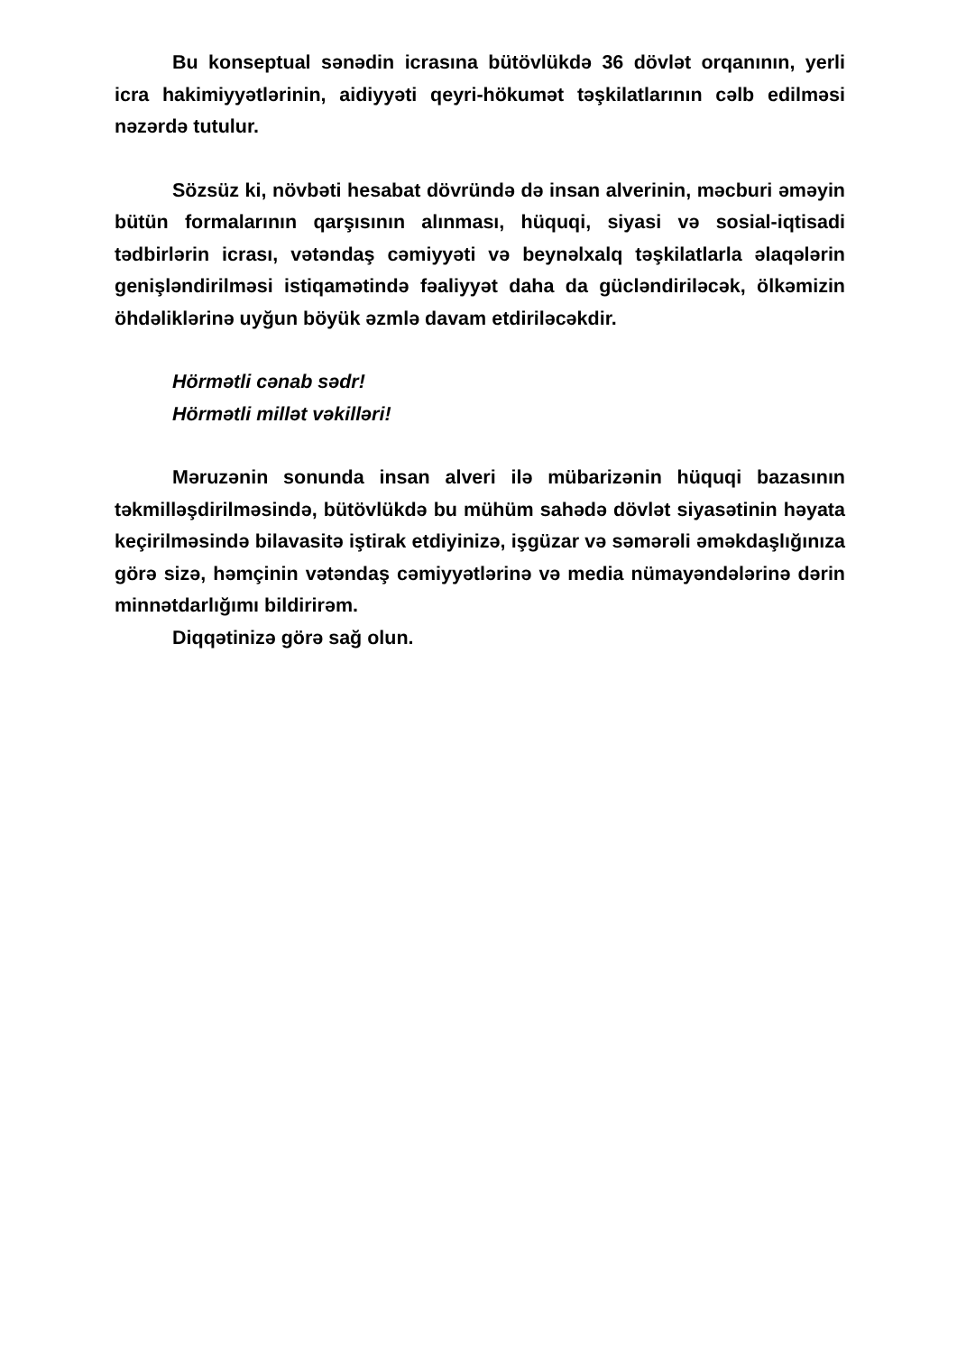Bu konseptual sənədin icrasına bütövlükdə 36 dövlət orqanının, yerli icra hakimiyyətlərinin, aidiyyəti qeyri-hökumət təşkilatlarının cəlb edilməsi nəzərdə tutulur.
Sözsüz ki, növbəti hesabat dövründə də insan alverinin, məcburi əməyin bütün formalarının qarşısının alınması, hüquqi, siyasi və sosial-iqtisadi tədbirlərin icrası, vətəndaş cəmiyyəti və beynəlxalq təşkilatlarla əlaqələrin genişləndirilməsi istiqamətində fəaliyyət daha da gücləndiriləcək, ölkəmizin öhdəliklərinə uyğun böyük əzmlə davam etdiriləcəkdir.
Hörmətli cənab sədr!
Hörmətli millət vəkilləri!
Məruzənin sonunda insan alveri ilə mübarizənin hüquqi bazasının təkmilləşdirilməsində, bütövlükdə bu mühüm sahədə dövlət siyasətinin həyata keçirilməsində bilavasitə iştirak etdiyinizə, işgüzar və səmərəli əməkdaşlığınıza görə sizə, həmçinin vətəndaş cəmiyyətlərinə və media nümayəndələrinə dərin minnətdarlığımı bildirirəm.
Diqqətinizə görə sağ olun.